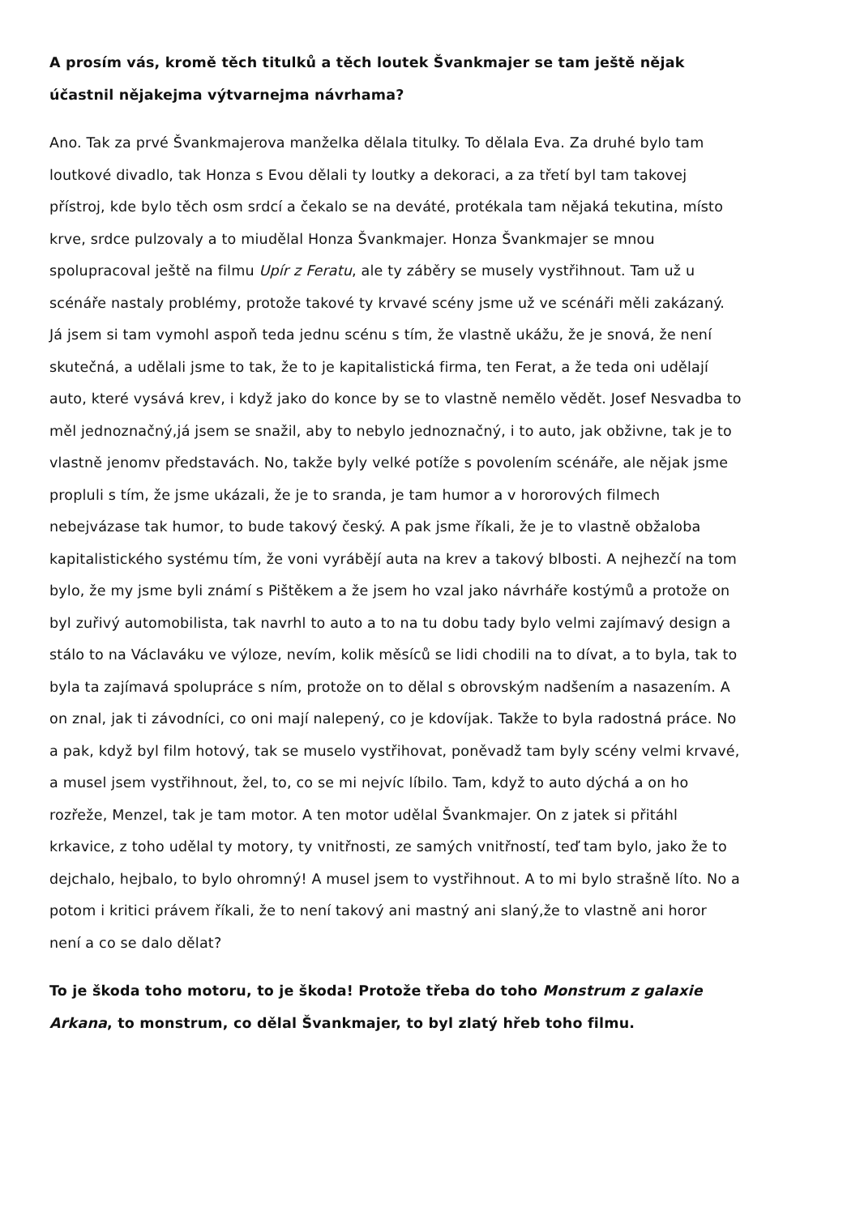A prosím vás, kromě těch titulků a těch loutek Švankmajer se tam ještě nějak účastnil nějakejma výtvarnejma návrhama?
Ano. Tak za prvé Švankmajerova manželka dělala titulky. To dělala Eva. Za druhé bylo tam loutkové divadlo, tak Honza s Evou dělali ty loutky a dekoraci, a za třetí byl tam takovej přístroj, kde bylo těch osm srdcí a čekalo se na deváté, protékala tam nějaká tekutina, místo krve, srdce pulzovaly a to miudělal Honza Švankmajer. Honza Švankmajer se mnou spolupracoval ještě na filmu Upír z Feratu, ale ty záběry se musely vystřihnout. Tam už u scénáře nastaly problémy, protože takové ty krvavé scény jsme už ve scénáři měli zakázaný. Já jsem si tam vymohl aspoň teda jednu scénu s tím, že vlastně ukážu, že je snová, že není skutečná, a udělali jsme to tak, že to je kapitalistická firma, ten Ferat, a že teda oni udělají auto, které vysává krev, i když jako do konce by se to vlastně nemělo vědět. Josef Nesvadba to měl jednoznačný,já jsem se snažil, aby to nebylo jednoznačný, i to auto, jak obživne, tak je to vlastně jenomv představách. No, takže byly velké potíže s povolením scénáře, ale nějak jsme propluli s tím, že jsme ukázali, že je to sranda, je tam humor a v hororových filmech nebejvázase tak humor, to bude takový český. A pak jsme říkali, že je to vlastně obžaloba kapitalistického systému tím, že voni vyrábějí auta na krev a takový blbosti. A nejhezčí na tom bylo, že my jsme byli známí s Pištěkem a že jsem ho vzal jako návrháře kostýmů a protože on byl zuřivý automobilista, tak navrhl to auto a to na tu dobu tady bylo velmi zajímavý design a stálo to na Václaváku ve výloze, nevím, kolik měsíců se lidi chodili na to dívat, a to byla, tak to byla ta zajímavá spolupráce s ním, protože on to dělal s obrovským nadšením a nasazením. A on znal, jak ti závodníci, co oni mají nalepený, co je kdovíjak. Takže to byla radostná práce. No a pak, když byl film hotový, tak se muselo vystřihovat, poněvadž tam byly scény velmi krvavé, a musel jsem vystřihnout, žel, to, co se mi nejvíc líbilo. Tam, když to auto dýchá a on ho rozřeže, Menzel, tak je tam motor. A ten motor udělal Švankmajer. On z jatek si přitáhl krkavice, z toho udělal ty motory, ty vnitřnosti, ze samých vnitřností, teď tam bylo, jako že to dejchalo, hejbalo, to bylo ohromný! A musel jsem to vystřihnout. A to mi bylo strašně líto. No a potom i kritici právem říkali, že to není takový ani mastný ani slaný,že to vlastně ani horor není a co se dalo dělat?
To je škoda toho motoru, to je škoda! Protože třeba do toho Monstrum z galaxie Arkana, to monstrum, co dělal Švankmajer, to byl zlatý hřeb toho filmu.